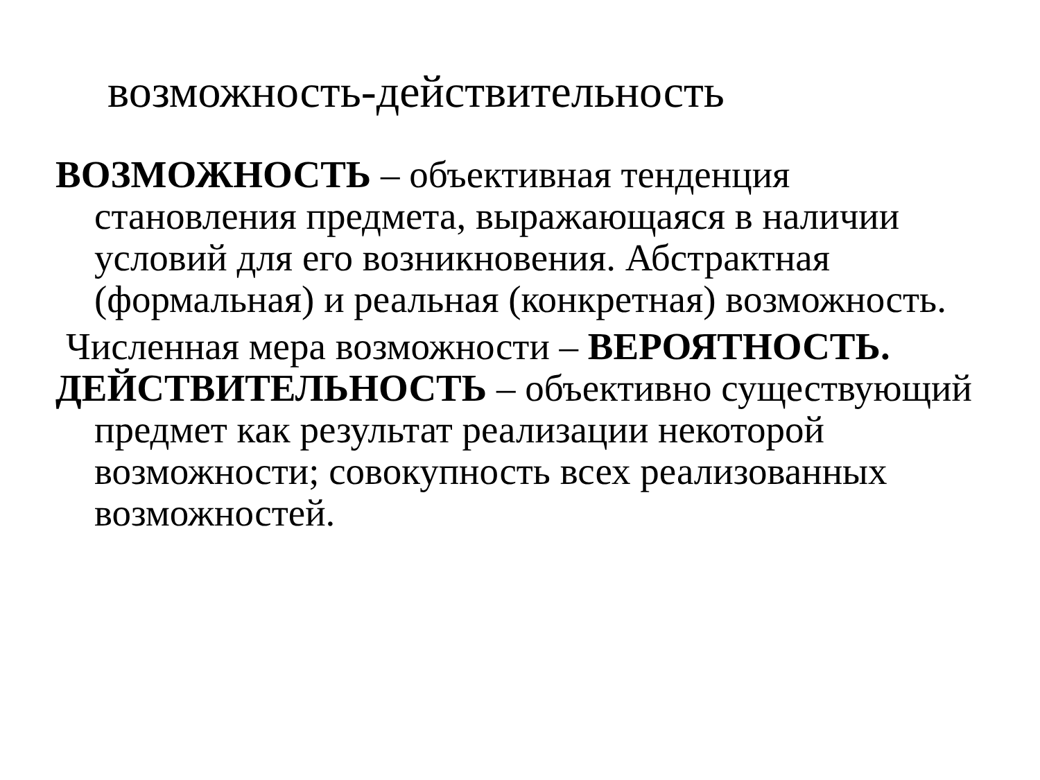возможность-действительность
ВОЗМОЖНОСТЬ – объективная тенденция становления предмета, выражающаяся в наличии условий для его возникновения. Абстрактная (формальная) и реальная (конкретная) возможность.
Численная мера возможности – ВЕРОЯТНОСТЬ.
ДЕЙСТВИТЕЛЬНОСТЬ – объективно существующий предмет как результат реализации некоторой возможности; совокупность всех реализованных возможностей.